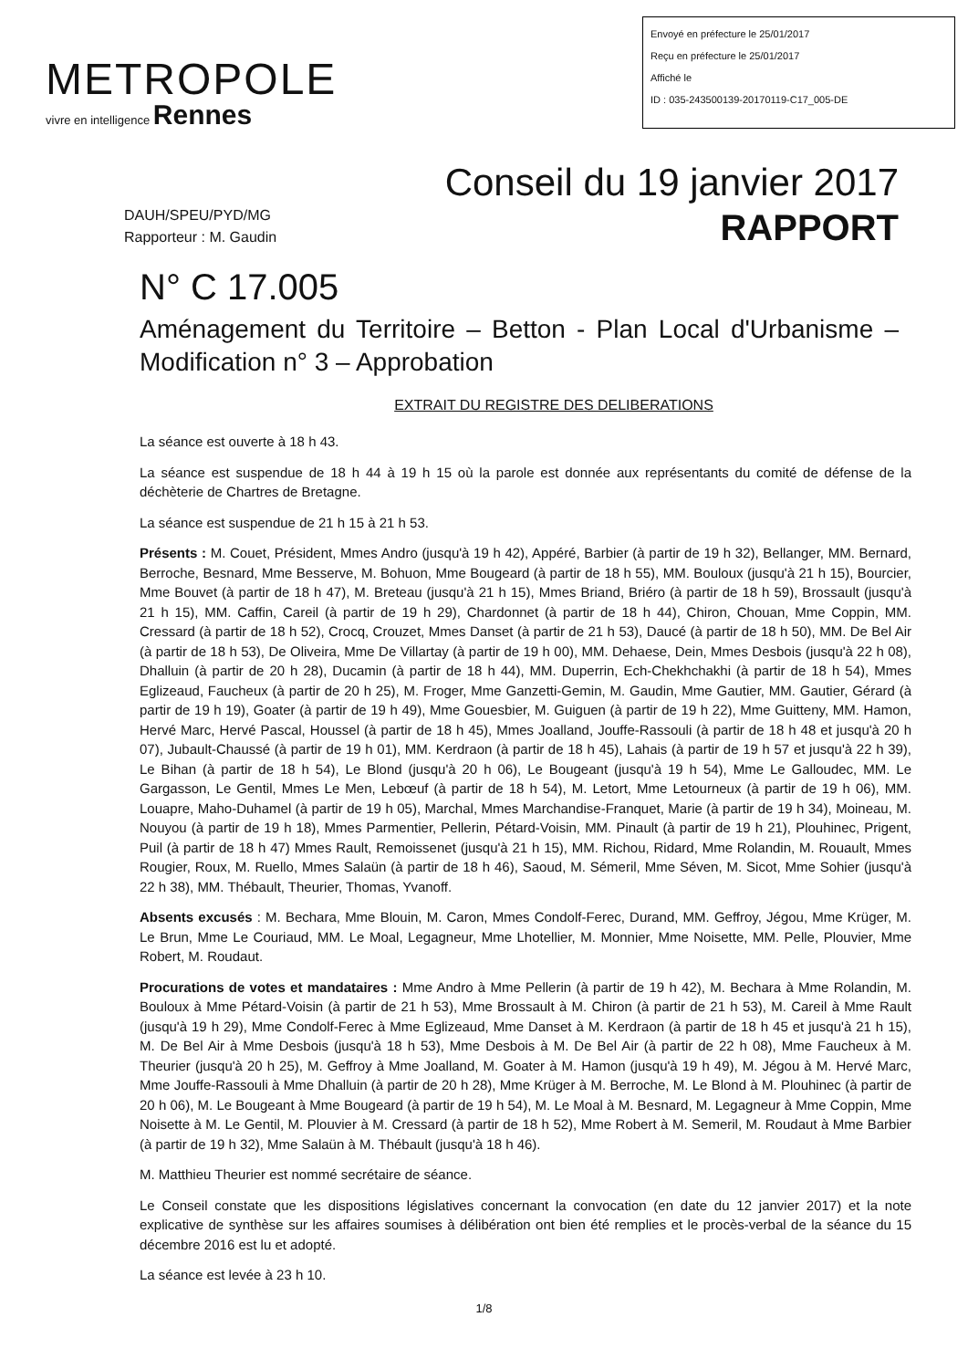METROPOLE
vivre en intelligence Rennes
Envoyé en préfecture le 25/01/2017
Reçu en préfecture le 25/01/2017
Affiché le
ID : 035-243500139-20170119-C17_005-DE
Conseil du 19 janvier 2017
DAUH/SPEU/PYD/MG
Rapporteur : M. Gaudin
RAPPORT
N° C 17.005
Aménagement du Territoire – Betton - Plan Local d'Urbanisme – Modification n° 3 – Approbation
EXTRAIT DU REGISTRE DES DELIBERATIONS
La séance est ouverte à 18 h 43.
La séance est suspendue de 18 h 44 à 19 h 15 où la parole est donnée aux représentants du comité de défense de la déchèterie de Chartres de Bretagne.
La séance est suspendue de 21 h 15 à 21 h 53.
Présents : M. Couet, Président, Mmes Andro (jusqu'à 19 h 42), Appéré, Barbier (à partir de 19 h 32), Bellanger, MM. Bernard, Berroche, Besnard, Mme Besserve, M. Bohuon, Mme Bougeard (à partir de 18 h 55), MM. Bouloux (jusqu'à 21 h 15), Bourcier, Mme Bouvet (à partir de 18 h 47), M. Breteau (jusqu'à 21 h 15), Mmes Briand, Briéro (à partir de 18 h 59), Brossault (jusqu'à 21 h 15), MM. Caffin, Careil (à partir de 19 h 29), Chardonnet (à partir de 18 h 44), Chiron, Chouan, Mme Coppin, MM. Cressard (à partir de 18 h 52), Crocq, Crouzet, Mmes Danset (à partir de 21 h 53), Daucé (à partir de 18 h 50), MM. De Bel Air (à partir de 18 h 53), De Oliveira, Mme De Villartay (à partir de 19 h 00), MM. Dehaese, Dein, Mmes Desbois (jusqu'à 22 h 08), Dhalluin (à partir de 20 h 28), Ducamin (à partir de 18 h 44), MM. Duperrin, Ech-Chekhchakhi (à partir de 18 h 54), Mmes Eglizeaud, Faucheux (à partir de 20 h 25), M. Froger, Mme Ganzetti-Gemin, M. Gaudin, Mme Gautier, MM. Gautier, Gérard (à partir de 19 h 19), Goater (à partir de 19 h 49), Mme Gouesbier, M. Guiguen (à partir de 19 h 22), Mme Guitteny, MM. Hamon, Hervé Marc, Hervé Pascal, Houssel (à partir de 18 h 45), Mmes Joalland, Jouffe-Rassouli (à partir de 18 h 48 et jusqu'à 20 h 07), Jubault-Chaussé (à partir de 19 h 01), MM. Kerdraon (à partir de 18 h 45), Lahais (à partir de 19 h 57 et jusqu'à 22 h 39), Le Bihan (à partir de 18 h 54), Le Blond (jusqu'à 20 h 06), Le Bougeant (jusqu'à 19 h 54), Mme Le Galloudec, MM. Le Gargasson, Le Gentil, Mmes Le Men, Lebœuf (à partir de 18 h 54), M. Letort, Mme Letourneux (à partir de 19 h 06), MM. Louapre, Maho-Duhamel (à partir de 19 h 05), Marchal, Mmes Marchandise-Franquet, Marie (à partir de 19 h 34), Moineau, M. Nouyou (à partir de 19 h 18), Mmes Parmentier, Pellerin, Pétard-Voisin, MM. Pinault (à partir de 19 h 21), Plouhinec, Prigent, Puil (à partir de 18 h 47) Mmes Rault, Remoissenet (jusqu'à 21 h 15), MM. Richou, Ridard, Mme Rolandin, M. Rouault, Mmes Rougier, Roux, M. Ruello, Mmes Salaün (à partir de 18 h 46), Saoud, M. Sémeril, Mme Séven, M. Sicot, Mme Sohier (jusqu'à 22 h 38), MM. Thébault, Theurier, Thomas, Yvanoff.
Absents excusés : M. Bechara, Mme Blouin, M. Caron, Mmes Condolf-Ferec, Durand, MM. Geffroy, Jégou, Mme Krüger, M. Le Brun, Mme Le Couriaud, MM. Le Moal, Legagneur, Mme Lhotellier, M. Monnier, Mme Noisette, MM. Pelle, Plouvier, Mme Robert, M. Roudaut.
Procurations de votes et mandataires : Mme Andro à Mme Pellerin (à partir de 19 h 42), M. Bechara à Mme Rolandin, M. Bouloux à Mme Pétard-Voisin (à partir de 21 h 53), Mme Brossault à M. Chiron (à partir de 21 h 53), M. Careil à Mme Rault (jusqu'à 19 h 29), Mme Condolf-Ferec à Mme Eglizeaud, Mme Danset à M. Kerdraon (à partir de 18 h 45 et jusqu'à 21 h 15), M. De Bel Air à Mme Desbois (jusqu'à 18 h 53), Mme Desbois à M. De Bel Air (à partir de 22 h 08), Mme Faucheux à M. Theurier (jusqu'à 20 h 25), M. Geffroy à Mme Joalland, M. Goater à M. Hamon (jusqu'à 19 h 49), M. Jégou à M. Hervé Marc, Mme Jouffe-Rassouli à Mme Dhalluin (à partir de 20 h 28), Mme Krüger à M. Berroche, M. Le Blond à M. Plouhinec (à partir de 20 h 06), M. Le Bougeant à Mme Bougeard (à partir de 19 h 54), M. Le Moal à M. Besnard, M. Legagneur à Mme Coppin, Mme Noisette à M. Le Gentil, M. Plouvier à M. Cressard (à partir de 18 h 52), Mme Robert à M. Semeril, M. Roudaut à Mme Barbier (à partir de 19 h 32), Mme Salaün à M. Thébault (jusqu'à 18 h 46).
M. Matthieu Theurier est nommé secrétaire de séance.
Le Conseil constate que les dispositions législatives concernant la convocation (en date du 12 janvier 2017) et la note explicative de synthèse sur les affaires soumises à délibération ont bien été remplies et le procès-verbal de la séance du 15 décembre 2016 est lu et adopté.
La séance est levée à 23 h 10.
1/8